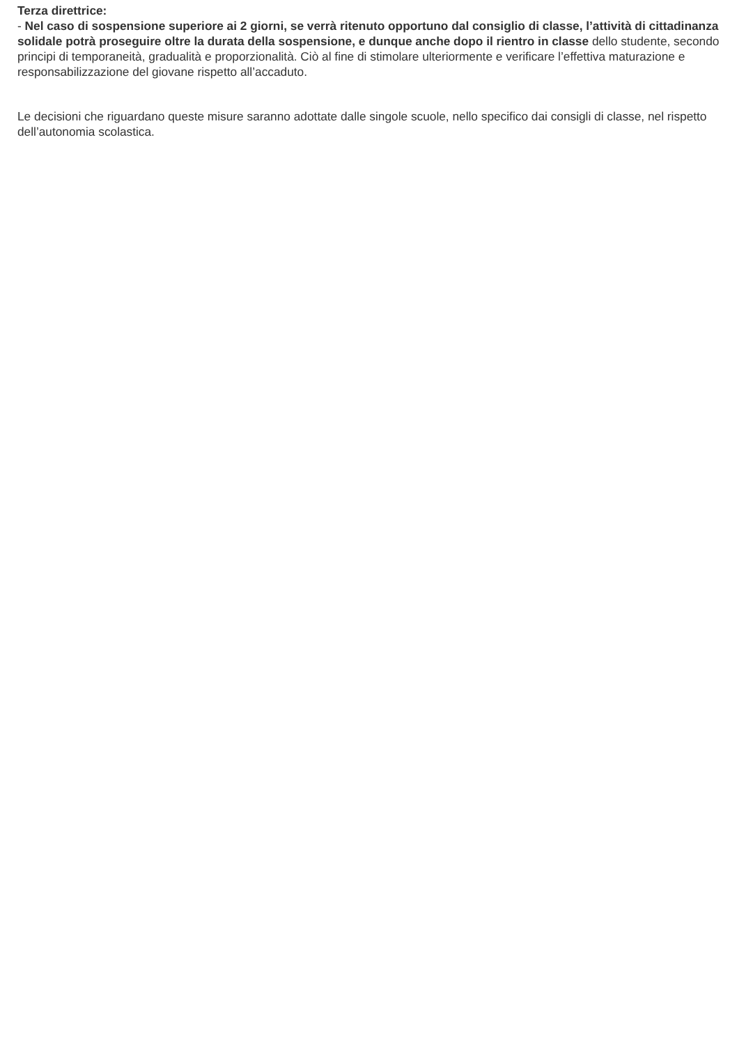Terza direttrice:
- Nel caso di sospensione superiore ai 2 giorni, se verrà ritenuto opportuno dal consiglio di classe, l’attività di cittadinanza solidale potrà proseguire oltre la durata della sospensione, e dunque anche dopo il rientro in classe dello studente, secondo principi di temporaneità, gradualità e proporzionalità. Ciò al fine di stimolare ulteriormente e verificare l’effettiva maturazione e responsabilizzazione del giovane rispetto all’accaduto.
Le decisioni che riguardano queste misure saranno adottate dalle singole scuole, nello specifico dai consigli di classe, nel rispetto dell’autonomia scolastica.